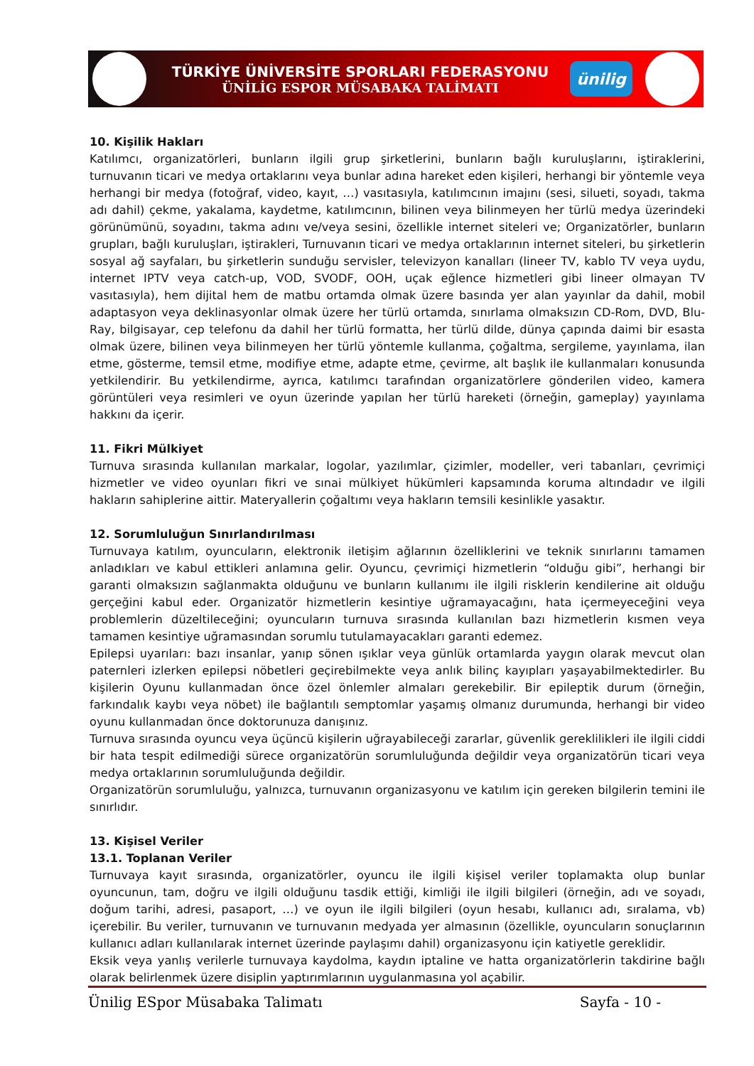TÜRKİYE ÜNİVERSİTE SPORLARI FEDERASYONU
ÜNİLİG ESPOR MÜSABAKA TALİMATI
ünilig
10. Kişilik Hakları
Katılımcı, organizatörleri, bunların ilgili grup şirketlerini, bunların bağlı kuruluşlarını, iştiraklerini, turnuvanın ticari ve medya ortaklarını veya bunlar adına hareket eden kişileri, herhangi bir yöntemle veya herhangi bir medya (fotoğraf, video, kayıt, …) vasıtasıyla, katılımcının imajını (sesi, silueti, soyadı, takma adı dahil) çekme, yakalama, kaydetme, katılımcının, bilinen veya bilinmeyen her türlü medya üzerindeki görünümünü, soyadını, takma adını ve/veya sesini, özellikle internet siteleri ve; Organizatörler, bunların grupları, bağlı kuruluşları, iştirakleri, Turnuvanın ticari ve medya ortaklarının internet siteleri, bu şirketlerin sosyal ağ sayfaları, bu şirketlerin sunduğu servisler, televizyon kanalları (lineer TV, kablo TV veya uydu, internet IPTV veya catch-up, VOD, SVODF, OOH, uçak eğlence hizmetleri gibi lineer olmayan TV vasıtasıyla), hem dijital hem de matbu ortamda olmak üzere basında yer alan yayınlar da dahil, mobil adaptasyon veya deklinasyonlar olmak üzere her türlü ortamda, sınırlama olmaksızın CD-Rom, DVD, Blu-Ray, bilgisayar, cep telefonu da dahil her türlü formatta, her türlü dilde, dünya çapında daimi bir esasta olmak üzere, bilinen veya bilinmeyen her türlü yöntemle kullanma, çoğaltma, sergileme, yayınlama, ilan etme, gösterme, temsil etme, modifiye etme, adapte etme, çevirme, alt başlık ile kullanmaları konusunda yetkilendirir. Bu yetkilendirme, ayrıca, katılımcı tarafından organizatörlere gönderilen video, kamera görüntüleri veya resimleri ve oyun üzerinde yapılan her türlü hareketi (örneğin, gameplay) yayınlama hakkını da içerir.
11. Fikri Mülkiyet
Turnuva sırasında kullanılan markalar, logolar, yazılımlar, çizimler, modeller, veri tabanları, çevrimiçi hizmetler ve video oyunları fikri ve sınai mülkiyet hükümleri kapsamında koruma altındadır ve ilgili hakların sahiplerine aittir. Materyallerin çoğaltımı veya hakların temsili kesinlikle yasaktır.
12. Sorumluluğun Sınırlandırılması
Turnuvaya katılım, oyuncuların, elektronik iletişim ağlarının özelliklerini ve teknik sınırlarını tamamen anladıkları ve kabul ettikleri anlamına gelir. Oyuncu, çevrimiçi hizmetlerin “olduğu gibi”, herhangi bir garanti olmaksızın sağlanmakta olduğunu ve bunların kullanımı ile ilgili risklerin kendilerine ait olduğu gerçeğini kabul eder. Organizatör hizmetlerin kesintiye uğramayacağını, hata içermeyeceğini veya problemlerin düzeltileceğini; oyuncuların turnuva sırasında kullanılan bazı hizmetlerin kısmen veya tamamen kesintiye uğramasından sorumlu tutulamayacakları garanti edemez.
Epilepsi uyarıları: bazı insanlar, yanıp sönen ışıklar veya günlük ortamlarda yaygın olarak mevcut olan paternleri izlerken epilepsi nöbetleri geçirebilmekte veya anlık bilinç kayıpları yaşayabilmektedirler. Bu kişilerin Oyunu kullanmadan önce özel önlemler almaları gerekebilir. Bir epileptik durum (örneğin, farkındalık kaybı veya nöbet) ile bağlantılı semptomlar yaşamış olmanız durumunda, herhangi bir video oyunu kullanmadan önce doktorunuza danışınız.
Turnuva sırasında oyuncu veya üçüncü kişilerin uğrayabileceği zararlar, güvenlik gereklilikleri ile ilgili ciddi bir hata tespit edilmediği sürece organizatörün sorumluluğunda değildir veya organizatörün ticari veya medya ortaklarının sorumluluğunda değildir.
Organizatörün sorumluluğu, yalnızca, turnuvanın organizasyonu ve katılım için gereken bilgilerin temini ile sınırlıdır.
13. Kişisel Veriler
13.1. Toplanan Veriler
Turnuvaya kayıt sırasında, organizatörler, oyuncu ile ilgili kişisel veriler toplamakta olup bunlar oyuncunun, tam, doğru ve ilgili olduğunu tasdik ettiği, kimliği ile ilgili bilgileri (örneğin, adı ve soyadı, doğum tarihi, adresi, pasaport, …) ve oyun ile ilgili bilgileri (oyun hesabı, kullanıcı adı, sıralama, vb) içerebilir. Bu veriler, turnuvanın ve turnuvanın medyada yer almasının (özellikle, oyuncuların sonuçlarının kullanıcı adları kullanılarak internet üzerinde paylaşımı dahil) organizasyonu için katiyetle gereklidir.
Eksik veya yanlış verilerle turnuvaya kaydolma, kaydın iptaline ve hatta organizatörlerin takdirine bağlı olarak belirlenmek üzere disiplin yaptırımlarının uygulanmasına yol açabilir.
Ünilig ESpor Müsabaka Talimatı Sayfa - 10 -